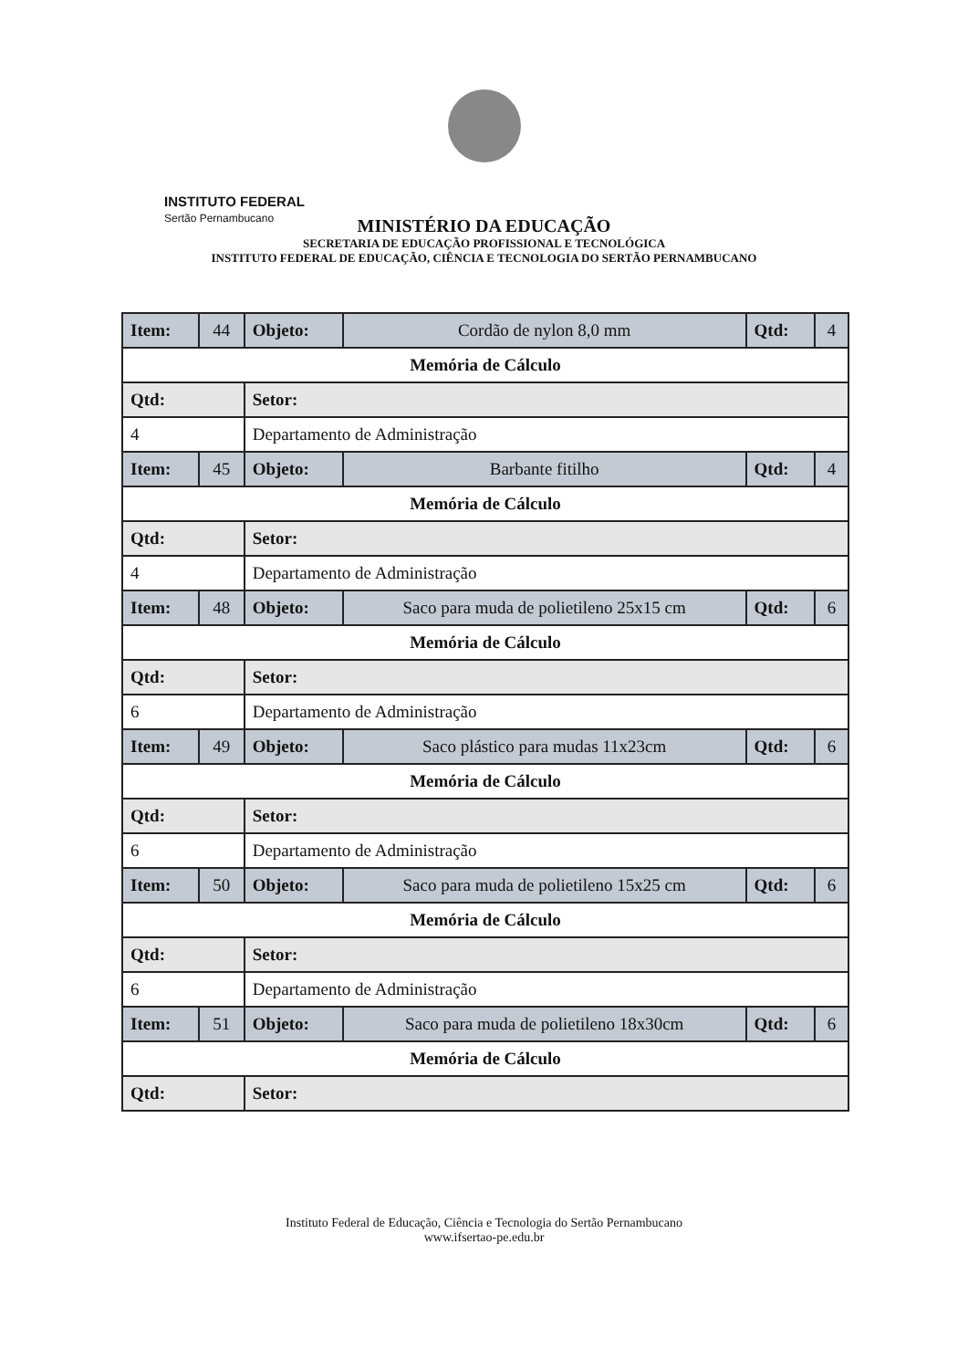INSTITUTO FEDERAL
Sertão Pernambucano
MINISTÉRIO DA EDUCAÇÃO
SECRETARIA DE EDUCAÇÃO PROFISSIONAL E TECNOLÓGICA
INSTITUTO FEDERAL DE EDUCAÇÃO, CIÊNCIA E TECNOLOGIA DO SERTÃO PERNAMBUCANO
| Item: | 44 | Objeto: | Cordão de nylon 8,0 mm | Qtd: | 4 |
| Memória de Cálculo | | | | | |
| Qtd: | | Setor: | | | |
| 4 | | Departamento de Administração | | | |
| Item: | 45 | Objeto: | Barbante fitilho | Qtd: | 4 |
| Memória de Cálculo | | | | | |
| Qtd: | | Setor: | | | |
| 4 | | Departamento de Administração | | | |
| Item: | 48 | Objeto: | Saco para muda de polietileno 25x15 cm | Qtd: | 6 |
| Memória de Cálculo | | | | | |
| Qtd: | | Setor: | | | |
| 6 | | Departamento de Administração | | | |
| Item: | 49 | Objeto: | Saco plástico para mudas 11x23cm | Qtd: | 6 |
| Memória de Cálculo | | | | | |
| Qtd: | | Setor: | | | |
| 6 | | Departamento de Administração | | | |
| Item: | 50 | Objeto: | Saco para muda de polietileno 15x25 cm | Qtd: | 6 |
| Memória de Cálculo | | | | | |
| Qtd: | | Setor: | | | |
| 6 | | Departamento de Administração | | | |
| Item: | 51 | Objeto: | Saco para muda de polietileno 18x30cm | Qtd: | 6 |
| Memória de Cálculo | | | | | |
| Qtd: | | Setor: | | | |
Instituto Federal de Educação, Ciência e Tecnologia do Sertão Pernambucano
www.ifsertao-pe.edu.br